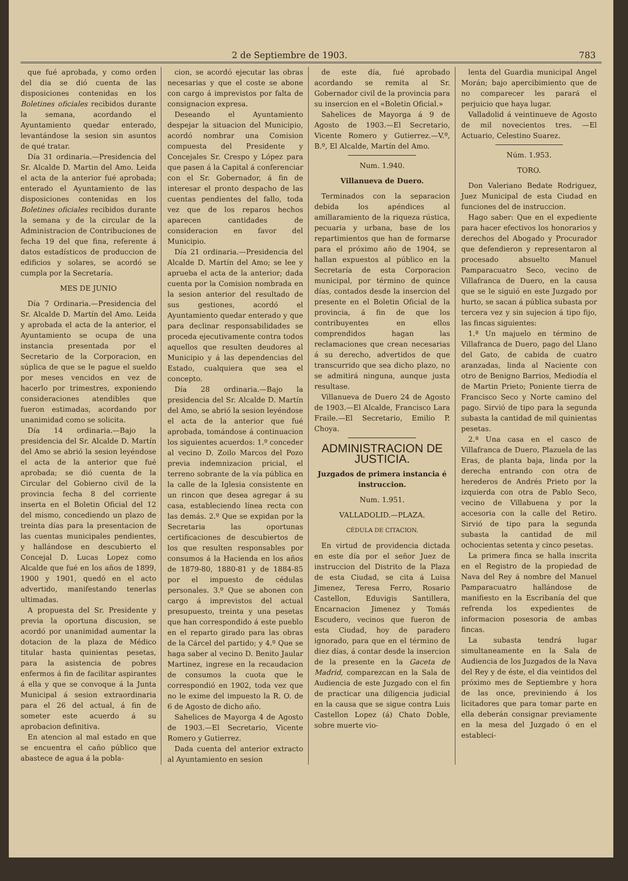2 de Septiembre de 1903. 783
que fué aprobada, y como orden del dia se dió cuenta de las disposiciones contenidas en los Boletines oficiales recibidos durante la semana, acordando el Ayuntamiento quedar enterado, levantándose la sesion sin asuntos de qué tratar.
Día 31 ordinaria.—Presidencia del Sr. Alcalde D. Martin del Amo. Leida el acta de la anterior fué aprobada; enterado el Ayuntamiento de las disposiciones contenidas en los Boletines oficiales recibidos durante la semana y de la circular de la Administracion de Contribuciones de fecha 19 del que fina, referente á datos estadísticos de produccion de edificios y solares, se acordó se cumpla por la Secretaría.
MES DE JUNIO
Día 7 Ordinaria.—Presidencia del Sr. Alcalde D. Martín del Amo. Leida y aprobada el acta de la anterior, el Ayuntamiento se ocupa de una instancia presentada por el Secretario de la Corporacion, en súplica de que se le pague el sueldo por meses vencidos en vez de hacerlo por trimestres, exponiendo consideraciones atendibles que fueron estimadas, acordando por unanimidad como se solicita.
Día 14 ordinaria.—Bajo la presidencia del Sr. Alcalde D. Martín del Amo se abrió la sesion leyéndose el acta de la anterior que fué aprobada; se dió cuenta de la Circular del Gobierno civil de la provincia fecha 8 del corriente inserta en el Boletin Oficial del 12 del mismo, concediendo un plazo de treinta días para la presentacion de las cuentas municipales pendientes, y hallándose en descubierto el Concejal D. Lucas Lopez como Alcalde que fué en los años de 1899, 1900 y 1901, quedó en el acto advertido, manifestando tenerlas ultimadas.
A propuesta del Sr. Presidente y previa la oportuna discusion, se acordó por unanimidad aumentar la dotacion de la plaza de Médico titular hasta quinientas pesetas, para la asistencia de pobres enfermos á fin de facilitar aspirantes á ella y que se convoque á la Junta Municipal á sesion extraordinaria para el 26 del actual, á fin de someter este acuerdo á su aprobacion definitiva.
En atencion al mal estado en que se encuentra el caño público que abastece de agua á la pobla-
cion, se acordó ejecutar las obras necesarias y que el coste se abone con cargo á imprevistos por falta de consignacion expresa.
Deseando el Ayuntamiento despejar la situacion del Municipio, acordó nombrar una Comision compuesta del Presidente y Concejales Sr. Crespo y López para que pasen á la Capital á conferenciar con el Sr. Gobernador, á fin de interesar el pronto despacho de las cuentas pendientes del fallo, toda vez que de los reparos hechos aparecen cantidades de consideracion en favor del Municipio.
Día 21 ordinaria.—Presidencia del Alcalde D. Martín del Amo; se lee y aprueba el acta de la anterior; dada cuenta por la Comision nombrada en la sesion anterior del resultado de sus gestiones, acordó el Ayuntamiento quedar enterado y que para declinar responsabilidades se proceda ejecutivamente contra todos aquellos que resulten deudores al Municipio y á las dependencias del Estado, cualquiera que sea el concepto.
Día 28 ordinaria.—Bajo la presidencia del Sr. Alcalde D. Martín del Amo, se abrió la sesion leyéndose el acta de la anterior que fué aprobada, tomándose á continuacion los siguientes acuerdos: 1.º conceder al vecino D. Zoilo Marcos del Pozo previa indemnizacion pricial, el terreno sobrante de la vía pública en la calle de la Iglesia consistente en un rincon que desea agregar á su casa, estableciendo línea recta con las demás. 2.º Que se expidan por la Secretaria las oportunas certificaciones de descubiertos de los que resulten responsables por consumos á la Hacienda en los años de 1879-80, 1880-81 y de 1884-85 por el impuesto de cédulas personales. 3.º Que se abonen con cargo á imprevistos del actual presupuesto, treinta y una pesetas que han correspondido á este pueblo en el reparto girado para las obras de la Cárcel del partido; y 4.º Que se haga saber al vecino D. Benito Jaular Martinez, ingrese en la recaudacion de consumos la cuota que le correspondió en 1902, toda vez que no le exime del impuesto la R. O. de 6 de Agosto de dicho año.
Sahelices de Mayorga 4 de Agosto de 1903.—El Secretario, Vicente Romero y Gutierrez.
Dada cuenta del anterior extracto al Ayuntamiento en sesion
de este día, fué aprobado acordando se remita al Sr. Gobernador civil de la provincia para su insercion en el «Boletin Oficial.»
Sahelices de Mayorga á 9 de Agosto de 1903.—El Secretario, Vicente Romero y Gutierrez.—V.º, B.º, El Alcalde, Martín del Amo.
Num. 1.940.
Villanueva de Duero.
Terminados con la separacion debida los apéndices al amillaramiento de la riqueza rústica, pecuaria y urbana, base de los repartimientos que han de formarse para el próximo año de 1904, se hallan expuestos al público en la Secretaría de esta Corporacion municipal, por término de quince días, contados desde la insercion del presente en el Boletin Oficial de la provincia, á fin de que los contribuyentes en ellos comprendidos hagan las reclamaciones que crean necesarias á su derecho, advertidos de que transcurrido que sea dicho plazo, no se admitirá ninguna, aunque justa resultase.
Villanueva de Duero 24 de Agosto de 1903.—El Alcalde, Francisco Lara Fraile.—El Secretario, Emilio P. Choya.
ADMINISTRACION DE JUSTICIA.
Juzgados de primera instancia é instruccion.
Num. 1.951.
VALLADOLID.—PLAZA.
CÉDULA DE CITACION.
En virtud de providencia dictada en este día por el señor Juez de instruccion del Distrito de la Plaza de esta Ciudad, se cita á Luisa Jimenez, Teresa Ferro, Rosario Castellon, Eduvigis Santillera, Encarnacion Jimenez y Tomás Escudero, vecinos que fueron de esta Ciudad, hoy de paradero ignorado, para que en el término de diez días, á contar desde la insercion de la presente en la Gaceta de Madrid, comparezcan en la Sala de Audiencia de este Juzgado con el fin de practicar una diligencia judicial en la causa que se sigue contra Luis Castellon Lopez (á) Chato Doble, sobre muerte vio-
lenta del Guardia municipal Angel Morán; bajo apercibimiento que de no comparecer les parará el perjuicio que haya lugar.
Valladolid á veintinueve de Agosto de mil novecientos tres. —El Actuario, Celestino Suarez.
Núm. 1.953.
TORO.
Don Valeriano Bedate Rodriguez, Juez Municipal de esta Ciudad en funciones del de instruccion.
Hago saber: Que en el expediente para hacer efectivos los honorarios y derechos del Abogado y Procurador que defendieron y representaron al procesado absuelto Manuel Pamparacuatro Seco, vecino de Villafranca de Duero, en la causa que se le siguió en este Juzgado por hurto, se sacan á pública subasta por tercera vez y sin sujecion á tipo fijo, las fincas siguientes:
1.ª Un majuelo en término de Villafranca de Duero, pago del Llano del Gato, de cabida de cuatro aranzadas, linda al Naciente con otro de Benigno Barrios, Mediodía el de Martin Prieto; Poniente tierra de Francisco Seco y Norte camino del pago. Sirvió de tipo para la segunda subasta la cantidad de mil quinientas pesetas.
2.ª Una casa en el casco de Villafranca de Duero, Plazuela de las Eras, de planta baja, linda por la derecha entrando con otra de herederos de Andrés Prieto por la izquierda con otra de Pablo Seco, vecino de Villabuena y por la accesoria con la calle del Retiro. Sirvió de tipo para la segunda subasta la cantidad de mil ochocientas setenta y cinco pesetas.
La primera finca se halla inscrita en el Registro de la propiedad de Nava del Rey á nombre del Manuel Pamparacuatro hallándose de manifiesto en la Escribanía del que refrenda los expedientes de informacion posesoria de ambas fincas.
La subasta tendrá lugar simultaneamente en la Sala de Audiencia de los Juzgados de la Nava del Rey y de éste, el dia veintidos del próximo mes de Septiembre y hora de las once, previniendo á los licitadores que para tomar parte en ella deberán consignar previamente en la mesa del Juzgado ó en el estableci-